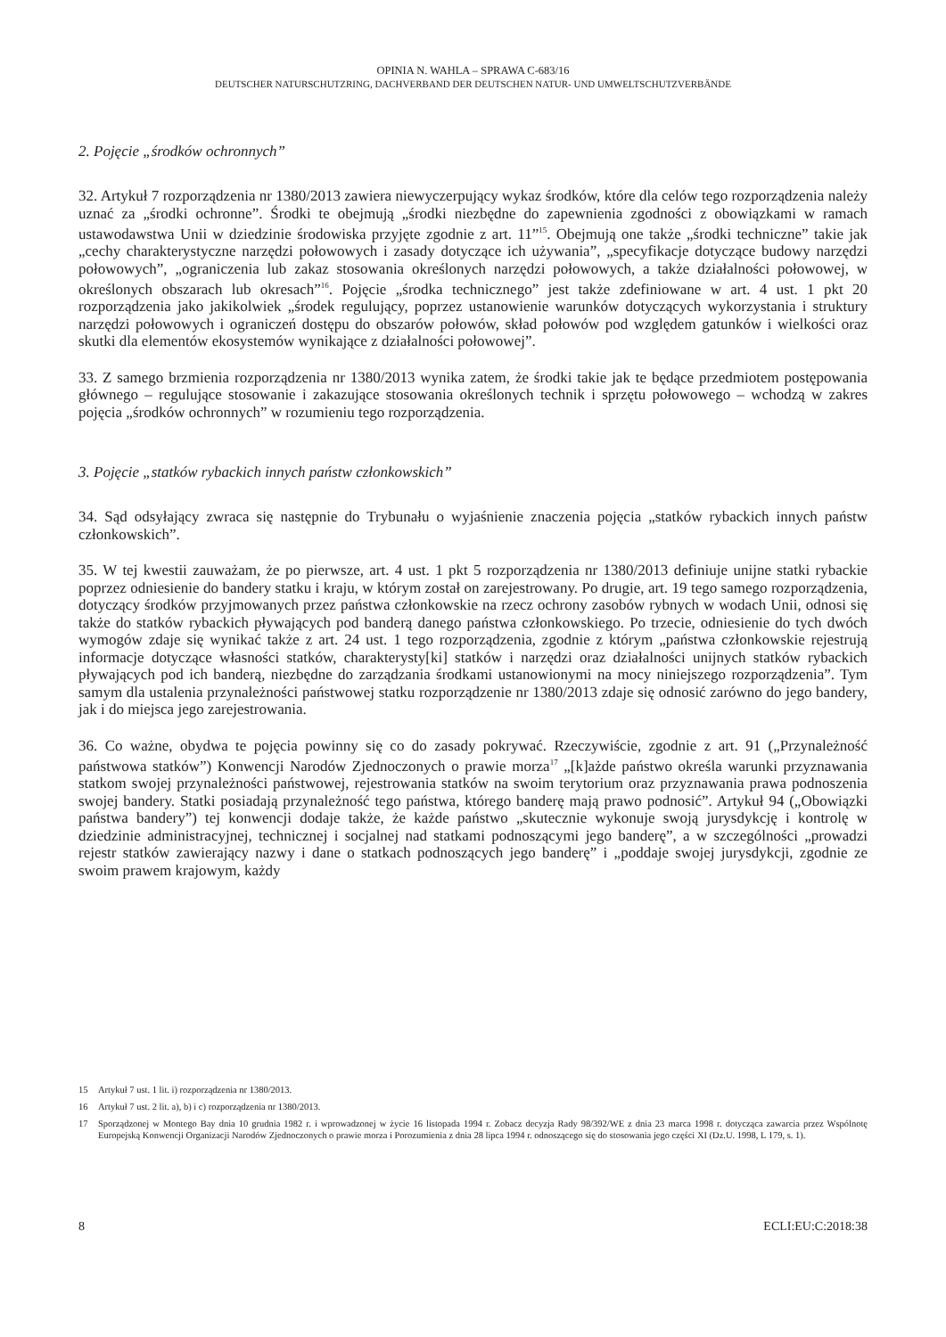OPINIA N. WAHLA – SPRAWA C-683/16
DEUTSCHER NATURSCHUTZRING, DACHVERBAND DER DEUTSCHEN NATUR- UND UMWELTSCHUTZVERBÄNDE
2. Pojęcie „środków ochronnych”
32. Artykuł 7 rozporządzenia nr 1380/2013 zawiera niewyczerpujący wykaz środków, które dla celów tego rozporządzenia należy uznać za „środki ochronne”. Środki te obejmują „środki niezbędne do zapewnienia zgodności z obowiązkami w ramach ustawodawstwa Unii w dziedzinie środowiska przyjęte zgodnie z art. 11”<sup>15</sup>. Obejmują one także „środki techniczne” takie jak „cechy charakterystyczne narzędzi połowowych i zasady dotyczące ich używania”, „specyfikacje dotyczące budowy narzędzi połowowych”, „ograniczenia lub zakaz stosowania określonych narzędzi połowowych, a także działalności połowowej, w określonych obszarach lub okresach”<sup>16</sup>. Pojęcie „środka technicznego” jest także zdefiniowane w art. 4 ust. 1 pkt 20 rozporządzenia jako jakikolwiek „środek regulujący, poprzez ustanowienie warunków dotyczących wykorzystania i struktury narzędzi połowowych i ograniczeń dostępu do obszarów połowów, skład połowów pod względem gatunków i wielkości oraz skutki dla elementów ekosystemów wynikające z działalności połowowej”.
33. Z samego brzmienia rozporządzenia nr 1380/2013 wynika zatem, że środki takie jak te będące przedmiotem postępowania głównego – regulujące stosowanie i zakazujące stosowania określonych technik i sprzętu połowowego – wchodzą w zakres pojęcia „środków ochronnych” w rozumieniu tego rozporządzenia.
3. Pojęcie „statków rybackich innych państw członkowskich”
34. Sąd odsyłający zwraca się następnie do Trybunału o wyjaśnienie znaczenia pojęcia „statków rybackich innych państw członkowskich”.
35. W tej kwestii zauważam, że po pierwsze, art. 4 ust. 1 pkt 5 rozporządzenia nr 1380/2013 definiuje unijne statki rybackie poprzez odniesienie do bandery statku i kraju, w którym został on zarejestrowany. Po drugie, art. 19 tego samego rozporządzenia, dotyczący środków przyjmowanych przez państwa członkowskie na rzecz ochrony zasobów rybnych w wodach Unii, odnosi się także do statków rybackich pływających pod banderą danego państwa członkowskiego. Po trzecie, odniesienie do tych dwóch wymogów zdaje się wynikać także z art. 24 ust. 1 tego rozporządzenia, zgodnie z którym „państwa członkowskie rejestrują informacje dotyczące własności statków, charakterysty[ki] statków i narzędzi oraz działalności unijnych statków rybackich pływających pod ich banderą, niezbędne do zarządzania środkami ustanowionymi na mocy niniejszego rozporządzenia”. Tym samym dla ustalenia przynależności państwowej statku rozporządzenie nr 1380/2013 zdaje się odnosić zarówno do jego bandery, jak i do miejsca jego zarejestrowania.
36. Co ważne, obydwa te pojęcia powinny się co do zasady pokrywać. Rzeczywiście, zgodnie z art. 91 („Przynależność państwowa statków”) Konwencji Narodów Zjednoczonych o prawie morza<sup>17</sup> „[k]ażde państwo określa warunki przyznawania statkom swojej przynależności państwowej, rejestrowania statków na swoim terytorium oraz przyznawania prawa podnoszenia swojej bandery. Statki posiadają przynależność tego państwa, którego banderę mają prawo podnosić”. Artykuł 94 („Obowiązki państwa bandery”) tej konwencji dodaje także, że każde państwo „skutecznie wykonuje swoją jurysdykcję i kontrolę w dziedzinie administracyjnej, technicznej i socjalnej nad statkami podnoszącymi jego banderę”, a w szczególności „prowadzi rejestr statków zawierający nazwy i dane o statkach podnoszących jego banderę” i „poddaje swojej jurysdykcji, zgodnie ze swoim prawem krajowym, każdy
15 Artykuł 7 ust. 1 lit. i) rozporządzenia nr 1380/2013.
16 Artykuł 7 ust. 2 lit. a), b) i c) rozporządzenia nr 1380/2013.
17
Sporządzonej w Montego Bay dnia 10 grudnia 1982 r. i wprowadzonej w życie 16 listopada 1994 r. Zobacz decyzja Rady 98/392/WE z dnia 23 marca 1998 r. dotycząca zawarcia przez Wspólnotę Europejską Konwencji Organizacji Narodów Zjednoczonych o prawie morza i Porozumienia z dnia 28 lipca 1994 r. odnoszącego się do stosowania jego części XI (Dz.U. 1998, L 179, s. 1).
8 ECLI:EU:C:2018:38